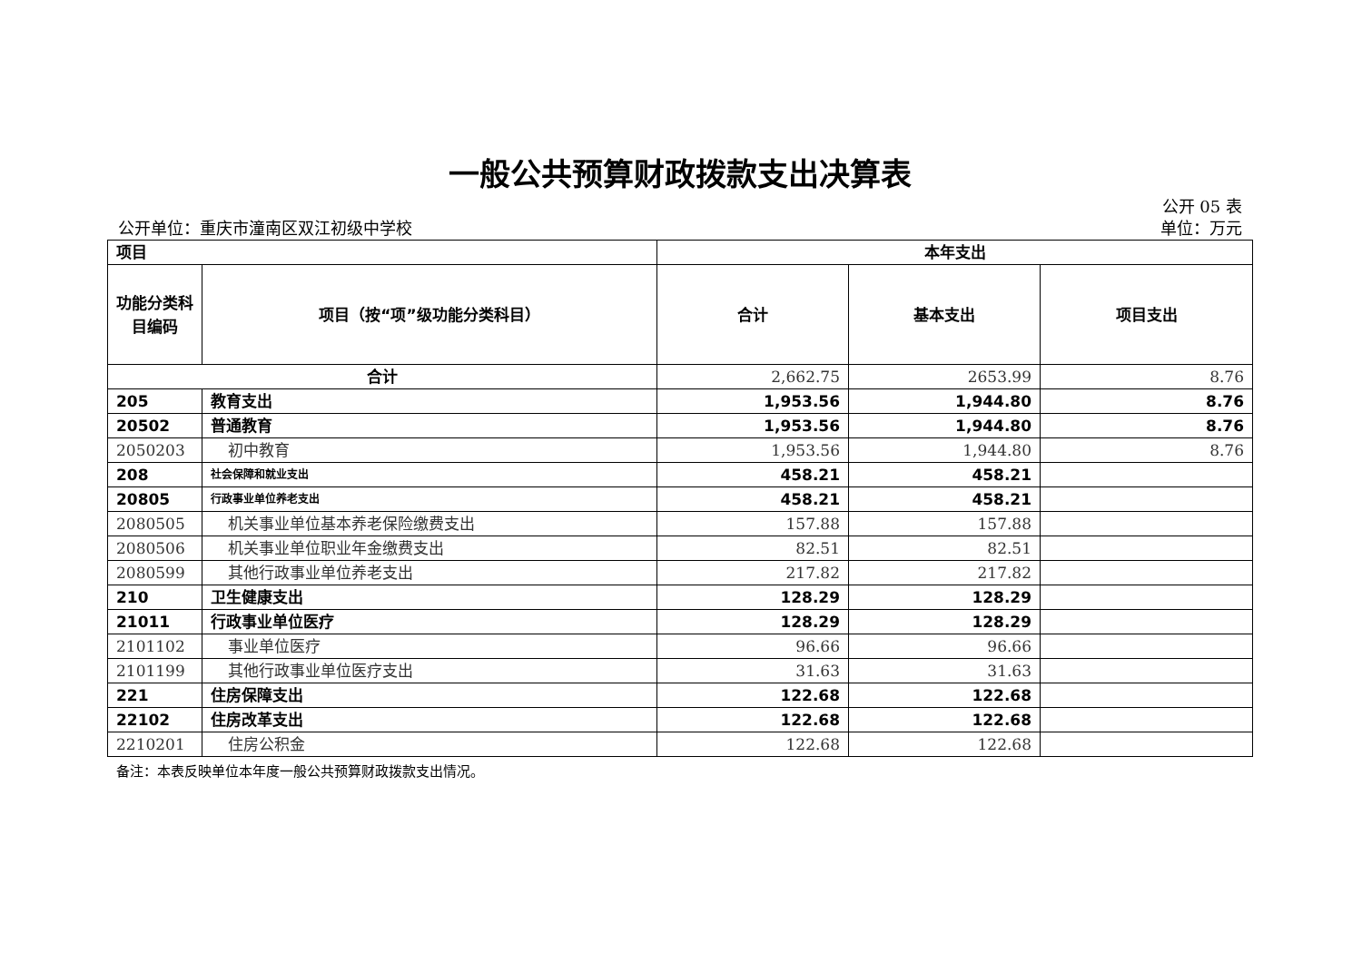一般公共预算财政拨款支出决算表
公开 05 表
公开单位：重庆市潼南区双江初级中学校 单位：万元
| 项目 | | 本年支出 | | |
| --- | --- | --- | --- | --- |
| 功能分类科目编码 | 项目（按“项”级功能分类科目） | 合计 | 基本支出 | 项目支出 |
| 合计 | | 2,662.75 | 2653.99 | 8.76 |
| 205 | 教育支出 | 1,953.56 | 1,944.80 | 8.76 |
| 20502 | 普通教育 | 1,953.56 | 1,944.80 | 8.76 |
| 2050203 | 初中教育 | 1,953.56 | 1,944.80 | 8.76 |
| 208 | 社会保障和就业支出 | 458.21 | 458.21 | |
| 20805 | 行政事业单位养老支出 | 458.21 | 458.21 | |
| 2080505 | 机关事业单位基本养老保险缴费支出 | 157.88 | 157.88 | |
| 2080506 | 机关事业单位职业年金缴费支出 | 82.51 | 82.51 | |
| 2080599 | 其他行政事业单位养老支出 | 217.82 | 217.82 | |
| 210 | 卫生健康支出 | 128.29 | 128.29 | |
| 21011 | 行政事业单位医疗 | 128.29 | 128.29 | |
| 2101102 | 事业单位医疗 | 96.66 | 96.66 | |
| 2101199 | 其他行政事业单位医疗支出 | 31.63 | 31.63 | |
| 221 | 住房保障支出 | 122.68 | 122.68 | |
| 22102 | 住房改革支出 | 122.68 | 122.68 | |
| 2210201 | 住房公积金 | 122.68 | 122.68 | |
备注：本表反映单位本年度一般公共预算财政拨款支出情况。